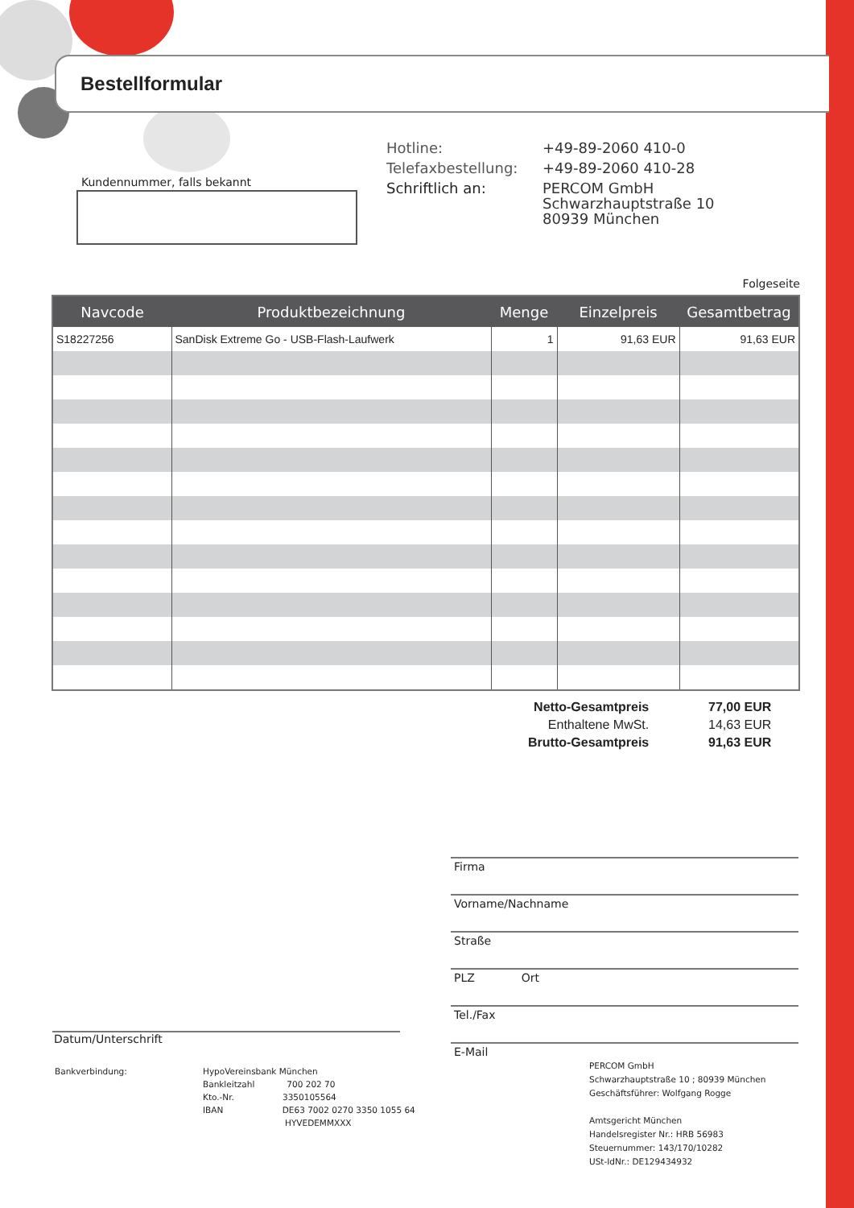Bestellformular
Kundennummer, falls bekannt
| Hotline: | +49-89-2060 410-0 |
| Telefaxbestellung: | +49-89-2060 410-28 |
| Schriftlich an: | PERCOM GmbH Schwarzhauptstraße 10 80939 München |
Folgeseite
| Navcode | Produktbezeichnung | Menge | Einzelpreis | Gesamtbetrag |
| --- | --- | --- | --- | --- |
| S18227256 | SanDisk Extreme Go - USB-Flash-Laufwerk | 1 | 91,63 EUR | 91,63 EUR |
| Netto-Gesamtpreis | 77,00 EUR |
| Enthaltene MwSt. | 14,63 EUR |
| Brutto-Gesamtpreis | 91,63 EUR |
Firma
Vorname/Nachname
Straße
PLZ Ort
Tel./Fax
E-Mail
Datum/Unterschrift
Bankverbindung:
HypoVereinsbank München
Bankleitzahl 700 202 70
Kto.-Nr. 3350105564
IBAN DE63 7002 0270 3350 1055 64
HYVEDEMMXXX
PERCOM GmbH
Schwarzhauptstraße 10 ; 80939 München
Geschäftsführer: Wolfgang Rogge
Amtsgericht München
Handelsregister Nr.: HRB 56983
Steuernummer: 143/170/10282
USt-IdNr.: DE129434932